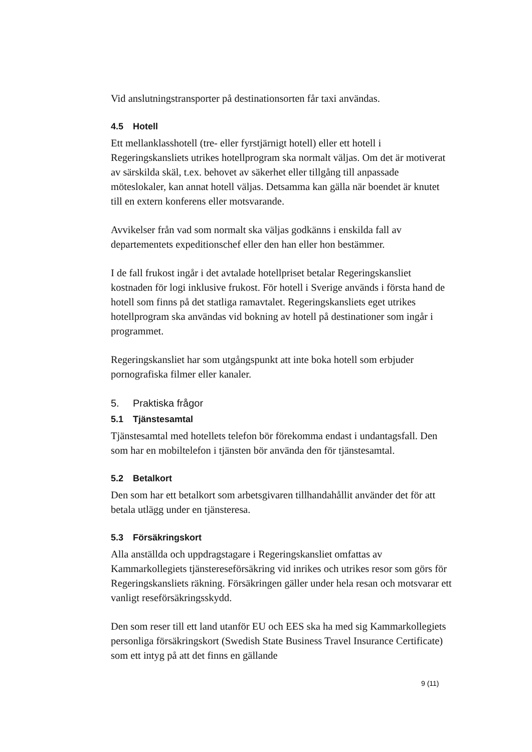Vid anslutningstransporter på destinationsorten får taxi användas.
4.5 Hotell
Ett mellanklasshotell (tre- eller fyrstjärnigt hotell) eller ett hotell i Regeringskansliets utrikes hotellprogram ska normalt väljas. Om det är motiverat av särskilda skäl, t.ex. behovet av säkerhet eller tillgång till anpassade möteslokaler, kan annat hotell väljas. Detsamma kan gälla när boendet är knutet till en extern konferens eller motsvarande.
Avvikelser från vad som normalt ska väljas godkänns i enskilda fall av departementets expeditionschef eller den han eller hon bestämmer.
I de fall frukost ingår i det avtalade hotellpriset betalar Regeringskansliet kostnaden för logi inklusive frukost. För hotell i Sverige används i första hand de hotell som finns på det statliga ramavtalet. Regeringskansliets eget utrikes hotellprogram ska användas vid bokning av hotell på destinationer som ingår i programmet.
Regeringskansliet har som utgångspunkt att inte boka hotell som erbjuder pornografiska filmer eller kanaler.
5. Praktiska frågor
5.1 Tjänstesamtal
Tjänstesamtal med hotellets telefon bör förekomma endast i undantagsfall. Den som har en mobiltelefon i tjänsten bör använda den för tjänstesamtal.
5.2 Betalkort
Den som har ett betalkort som arbetsgivaren tillhandahållit använder det för att betala utlägg under en tjänsteresa.
5.3 Försäkringskort
Alla anställda och uppdragstagare i Regeringskansliet omfattas av Kammarkollegiets tjänstereseförsäkring vid inrikes och utrikes resor som görs för Regeringskansliets räkning. Försäkringen gäller under hela resan och motsvarar ett vanligt reseförsäkringsskydd.
Den som reser till ett land utanför EU och EES ska ha med sig Kammarkollegiets personliga försäkringskort (Swedish State Business Travel Insurance Certificate) som ett intyg på att det finns en gällande
9 (11)